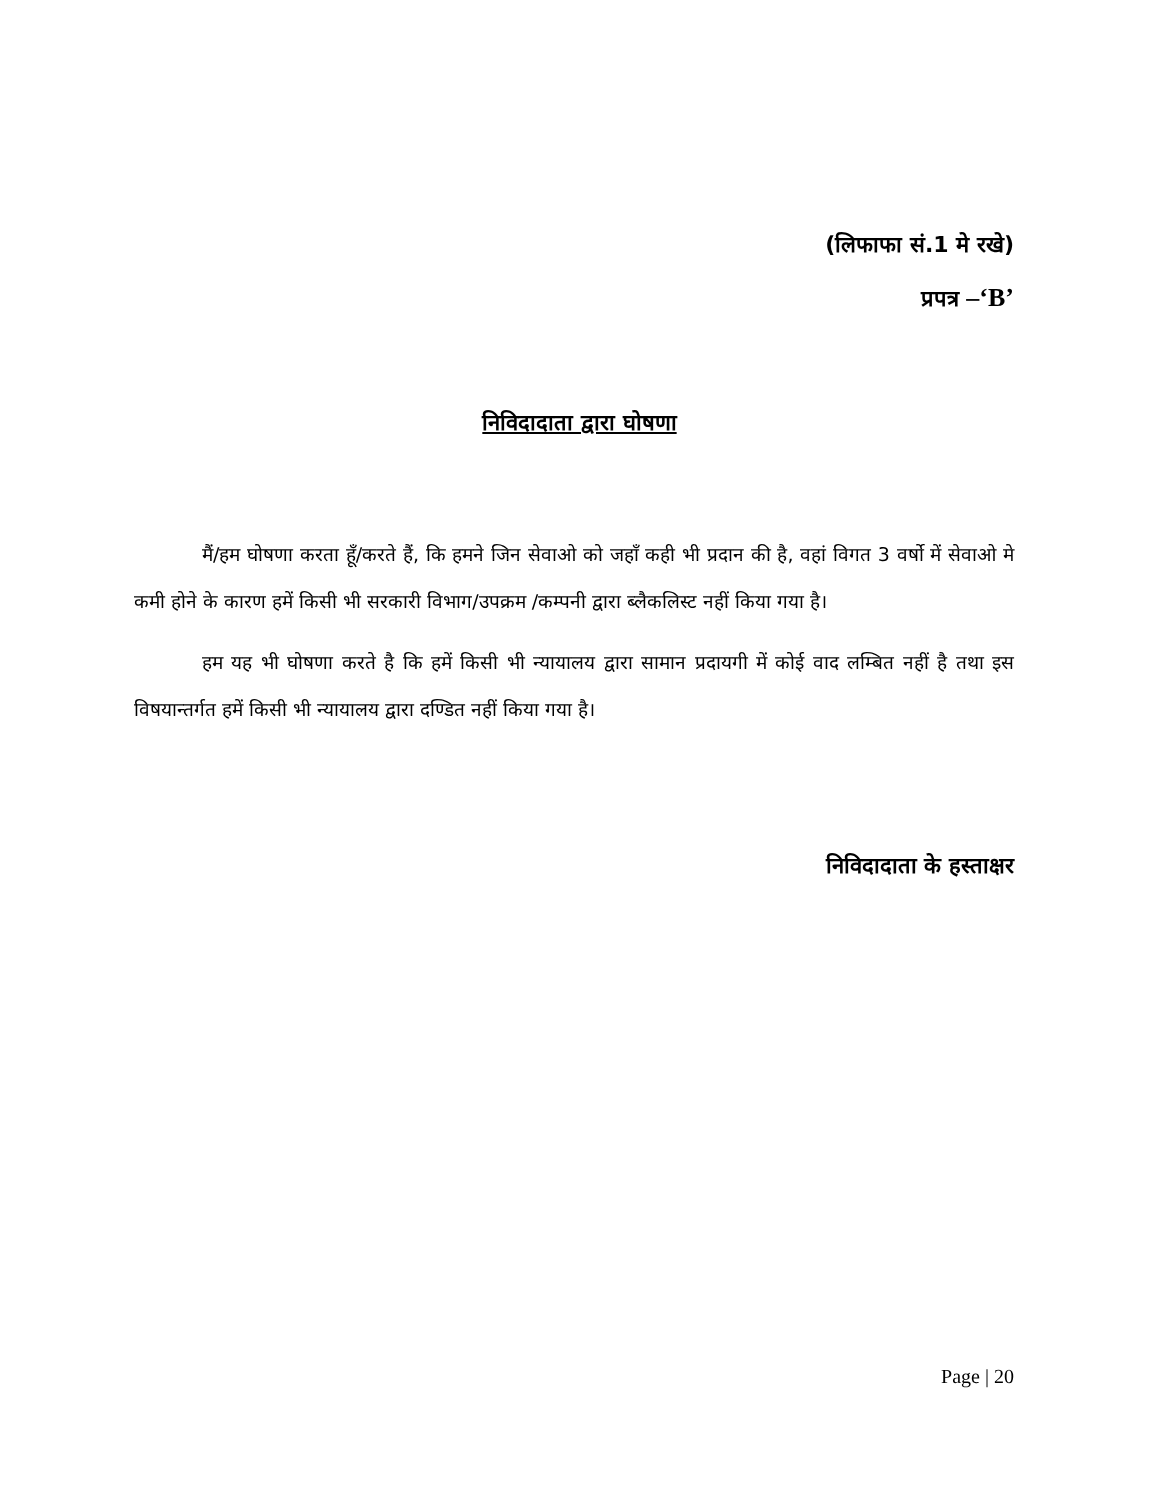(लिफाफा सं.1 मे रखे)
प्रपत्र –‘B’
निविदादाता द्वारा घोषणा
मैं/हम घोषणा करता हूँ/करते हैं, कि हमने जिन सेवाओ को जहाँ कही भी प्रदान की है, वहां विगत 3 वर्षो में सेवाओ मे कमी होने के कारण हमें किसी भी सरकारी विभाग/उपक्रम /कम्पनी द्वारा ब्लैकलिस्ट नहीं किया गया है।
हम यह भी घोषणा करते है कि हमें किसी भी न्यायालय द्वारा सामान प्रदायगी में कोई वाद लम्बित नहीं है तथा इस विषयान्तर्गत हमें किसी भी न्यायालय द्वारा दण्डित नहीं किया गया है।
निविदादाता के हस्ताक्षर
Page | 20